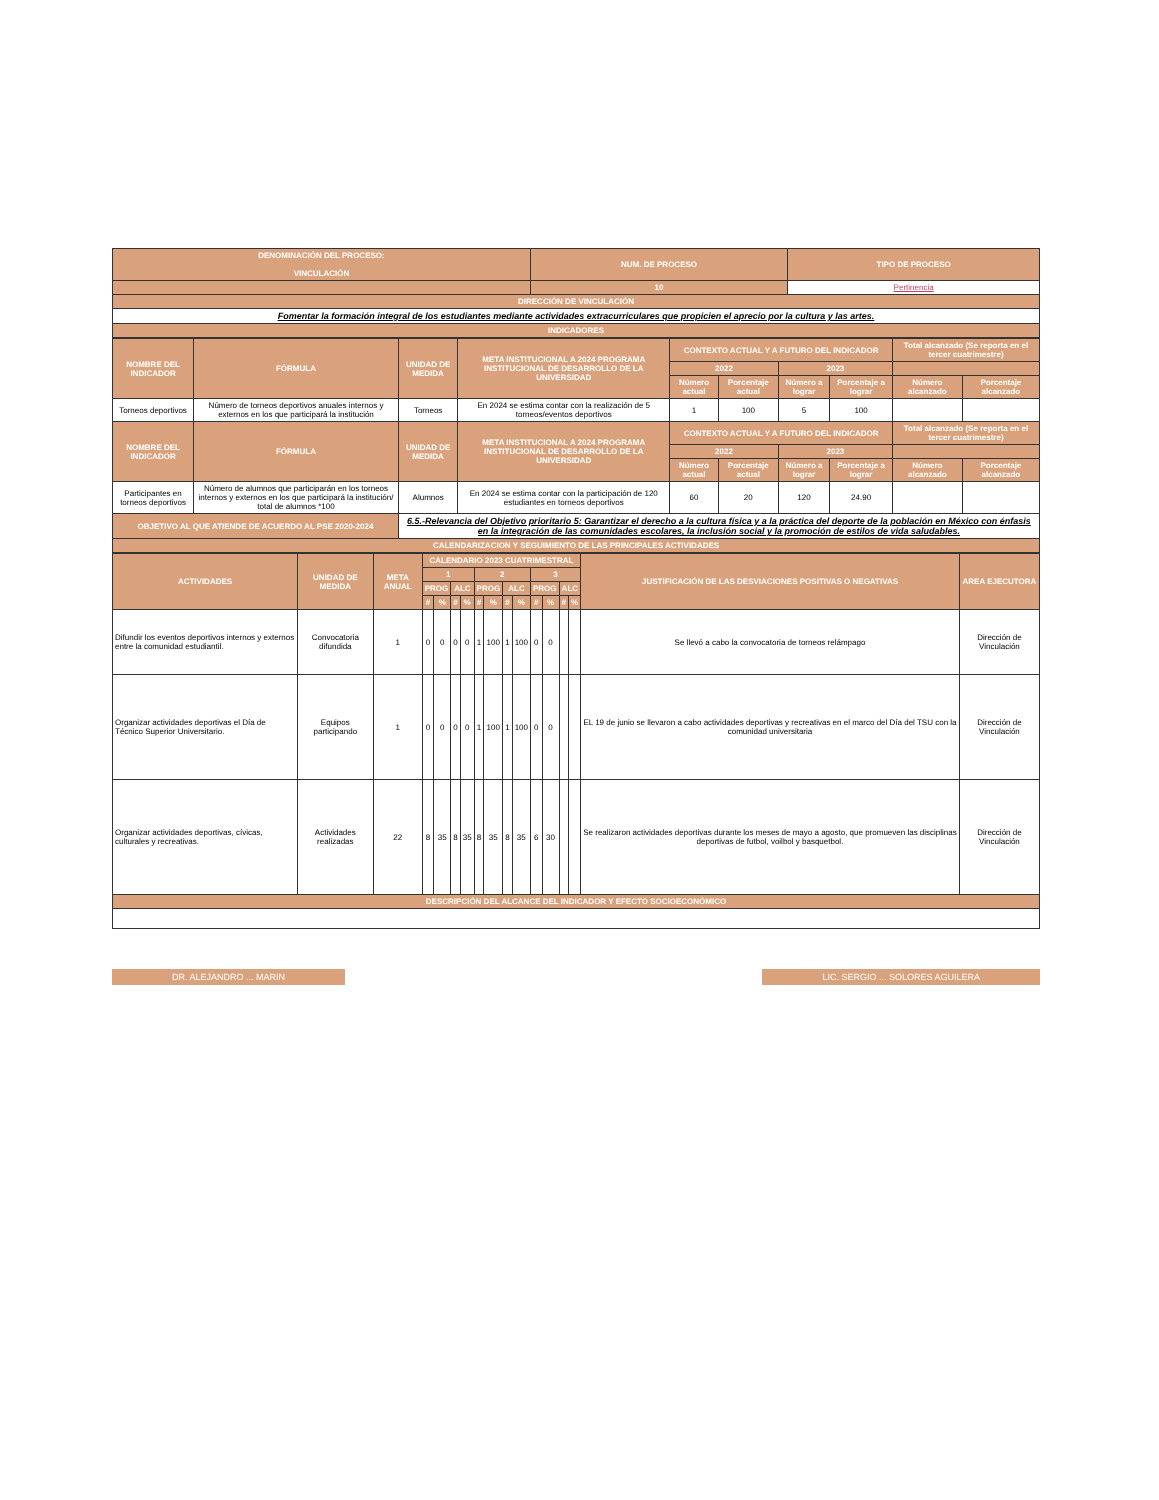| DENOMINACIÓN DEL PROCESO: VINCULACIÓN | NUM. DE PROCESO | TIPO DE PROCESO |
| --- | --- | --- |
| | 10 | Pertinencia |
| DIRECCIÓN DE VINCULACIÓN | | |
| Fomentar la formación integral de los estudiantes mediante actividades extracurriculares que propicien el aprecio por la cultura y las artes. | | |
| INDICADORES | | |
| NOMBRE DEL INDICADOR | FÓRMULA | UNIDAD DE MEDIDA | META INSTITUCIONAL A 2024 PROGRAMA INSTITUCIONAL DE DESARROLLO DE LA UNIVERSIDAD | CONTEXTO ACTUAL Y A FUTURO DEL INDICADOR | | | | Total alcanzado (Se reporta en el tercer cuatrimestre) | |
| --- | --- | --- | --- | --- | --- | --- | --- | --- | --- |
| | | | | 2022 | | 2023 | | | |
| | | | | Número actual | Porcentaje actual | Número a lograr | Porcentaje a lograr | Número alcanzado | Porcentaje alcanzado |
| Torneos deportivos | Número de torneos deportivos anuales internos y externos en los que participará la institución | Torneos | En 2024 se estima contar con la realización de 5 torneos/eventos deportivos | 1 | 100 | 5 | 100 | | |
| NOMBRE DEL INDICADOR | FÓRMULA | UNIDAD DE MEDIDA | META INSTITUCIONAL A 2024 PROGRAMA INSTITUCIONAL DE DESARROLLO DE LA UNIVERSIDAD | CONTEXTO ACTUAL Y A FUTURO DEL INDICADOR | | | | Total alcanzado (Se reporta en el tercer cuatrimestre) | |
| | | | | 2022 | | 2023 | | | |
| | | | | Número actual | Porcentaje actual | Número a lograr | Porcentaje a lograr | Número alcanzado | Porcentaje alcanzado |
| Participantes en torneos deportivos | Número de alumnos que participarán en los torneos internos y externos en los que participará la institución/ total de alumnos *100 | Alumnos | En 2024 se estima contar con la participación de 120 estudiantes en torneos deportivos | 60 | 20 | 120 | 24.90 | | |
| OBJETIVO AL QUE ATIENDE DE ACUERDO AL PSE 2020-2024 | | 6.5.-Relevancia del Objetivo prioritario 5: Garantizar el derecho a la cultura física y a la práctica del deporte de la población en México con énfasis en la integración de las comunidades escolares, la inclusión social y la promoción de estilos de vida saludables. | | | | | | | |
| CALENDARIZACION Y SEGUIMIENTO DE LAS PRINCIPALES ACTIVIDADES | | | | | | | | | |
| ACTIVIDADES | UNIDAD DE MEDIDA | META ANUAL | CALENDARIO 2023 CUATRIMESTRAL | | | | | | | | | | | | JUSTIFICACIÓN DE LAS DESVIACIONES POSITIVAS O NEGATIVAS | AREA EJECUTORA |
| --- | --- | --- | --- | --- | --- | --- | --- | --- | --- | --- | --- | --- | --- | --- | --- | --- |
| | | | 1 | | | | 2 | | | | 3 | | | | | |
| | | | PROG | | ALC | | PROG | | ALC | | PROG | | ALC | | | |
| | | | # | % | # | % | # | % | # | % | # | % | # | % | | |
| Difundir los eventos deportivos internos y externos entre la comunidad estudiantil. | Convocatoria difundida | 1 | 0 | 0 | 0 | 0 | 1 | 100 | 1 | 100 | 0 | 0 | | | Se llevó a cabo la convocatoria de torneos relámpago | Dirección de Vinculación |
| Organizar actividades deportivas el Día de Técnico Superior Universitario. | Equipos participando | 1 | 0 | 0 | 0 | 0 | 1 | 100 | 1 | 100 | 0 | 0 | | | EL 19 de junio se llevaron a cabo actividades deportivas y recreativas en el marco del Día del TSU con la comunidad universitaria | Dirección de Vinculación |
| Organizar actividades deportivas, cívicas, culturales y recreativas. | Actividades realizadas | 22 | 8 | 35 | 8 | 35 | 8 | 35 | 8 | 35 | 6 | 30 | | | Se realizaron actividades deportivas durante los meses de mayo a agosto, que promueven las disciplinas deportivas de futbol, voilbol y basquetbol. | Dirección de Vinculación |
| DESCRIPCIÓN DEL ALCANCE DEL INDICADOR Y EFECTO SOCIOECONÓMICO | | | | | | | | | | | | | | | | |
DR. ALEJANDRO ... MARIN LIC. SERGIO ... SOLORES AGUILERA